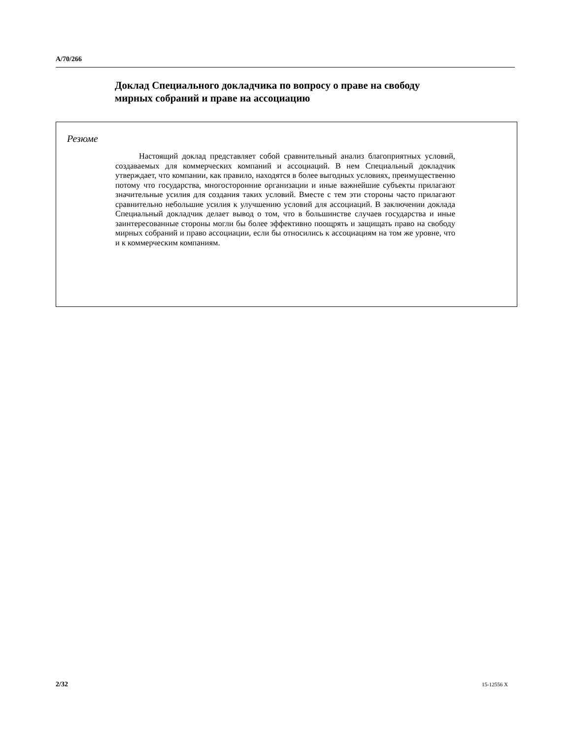A/70/266
Доклад Специального докладчика по вопросу о праве на свободу мирных собраний и праве на ассоциацию
Резюме
Настоящий доклад представляет собой сравнительный анализ благоприятных условий, создаваемых для коммерческих компаний и ассоциаций. В нем Специальный докладчик утверждает, что компании, как правило, находятся в более выгодных условиях, преимущественно потому что государства, многосторонние организации и иные важнейшие субъекты прилагают значительные усилия для создания таких условий. Вместе с тем эти стороны часто прилагают сравнительно небольшие усилия к улучшению условий для ассоциаций. В заключении доклада Специальный докладчик делает вывод о том, что в большинстве случаев государства и иные заинтересованные стороны могли бы более эффективно поощрять и защищать право на свободу мирных собраний и право ассоциации, если бы относились к ассоциациям на том же уровне, что и к коммерческим компаниям.
2/32 15-12556 X